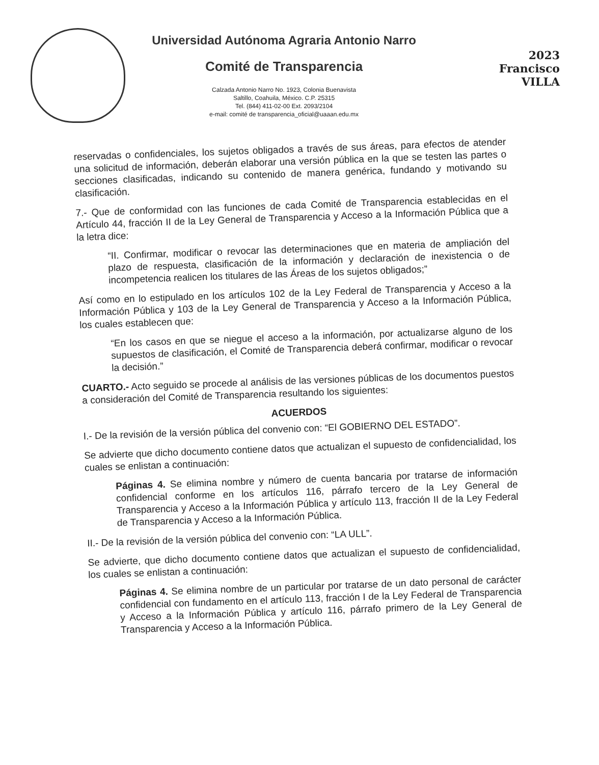Universidad Autónoma Agraria Antonio Narro
Comité de Transparencia
Calzada Antonio Narro No. 1923, Colonia Buenavista
Saltillo, Coahuila, México. C.P. 25315
Tel. (844) 411-02-00 Ext. 2093/2104
e-mail: comité de transparencia_oficial@uaaan.edu.mx
2023
Francisco
VILLA
reservadas o confidenciales, los sujetos obligados a través de sus áreas, para efectos de atender una solicitud de información, deberán elaborar una versión pública en la que se testen las partes o secciones clasificadas, indicando su contenido de manera genérica, fundando y motivando su clasificación.
7.- Que de conformidad con las funciones de cada Comité de Transparencia establecidas en el Artículo 44, fracción II de la Ley General de Transparencia y Acceso a la Información Pública que a la letra dice:
“II. Confirmar, modificar o revocar las determinaciones que en materia de ampliación del plazo de respuesta, clasificación de la información y declaración de inexistencia o de incompetencia realicen los titulares de las Áreas de los sujetos obligados;”
Así como en lo estipulado en los artículos 102 de la Ley Federal de Transparencia y Acceso a la Información Pública y 103 de la Ley General de Transparencia y Acceso a la Información Pública, los cuales establecen que:
“En los casos en que se niegue el acceso a la información, por actualizarse alguno de los supuestos de clasificación, el Comité de Transparencia deberá confirmar, modificar o revocar la decisión.”
CUARTO.- Acto seguido se procede al análisis de las versiones públicas de los documentos puestos a consideración del Comité de Transparencia resultando los siguientes:
ACUERDOS
I.- De la revisión de la versión pública del convenio con: “El GOBIERNO DEL ESTADO”.
Se advierte que dicho documento contiene datos que actualizan el supuesto de confidencialidad, los cuales se enlistan a continuación:
Páginas 4. Se elimina nombre y número de cuenta bancaria por tratarse de información confidencial conforme en los artículos 116, párrafo tercero de la Ley General de Transparencia y Acceso a la Información Pública y artículo 113, fracción II de la Ley Federal de Transparencia y Acceso a la Información Pública.
II.- De la revisión de la versión pública del convenio con: “LA ULL”.
Se advierte, que dicho documento contiene datos que actualizan el supuesto de confidencialidad, los cuales se enlistan a continuación:
Páginas 4. Se elimina nombre de un particular por tratarse de un dato personal de carácter confidencial con fundamento en el artículo 113, fracción I de la Ley Federal de Transparencia y Acceso a la Información Pública y artículo 116, párrafo primero de la Ley General de Transparencia y Acceso a la Información Pública.